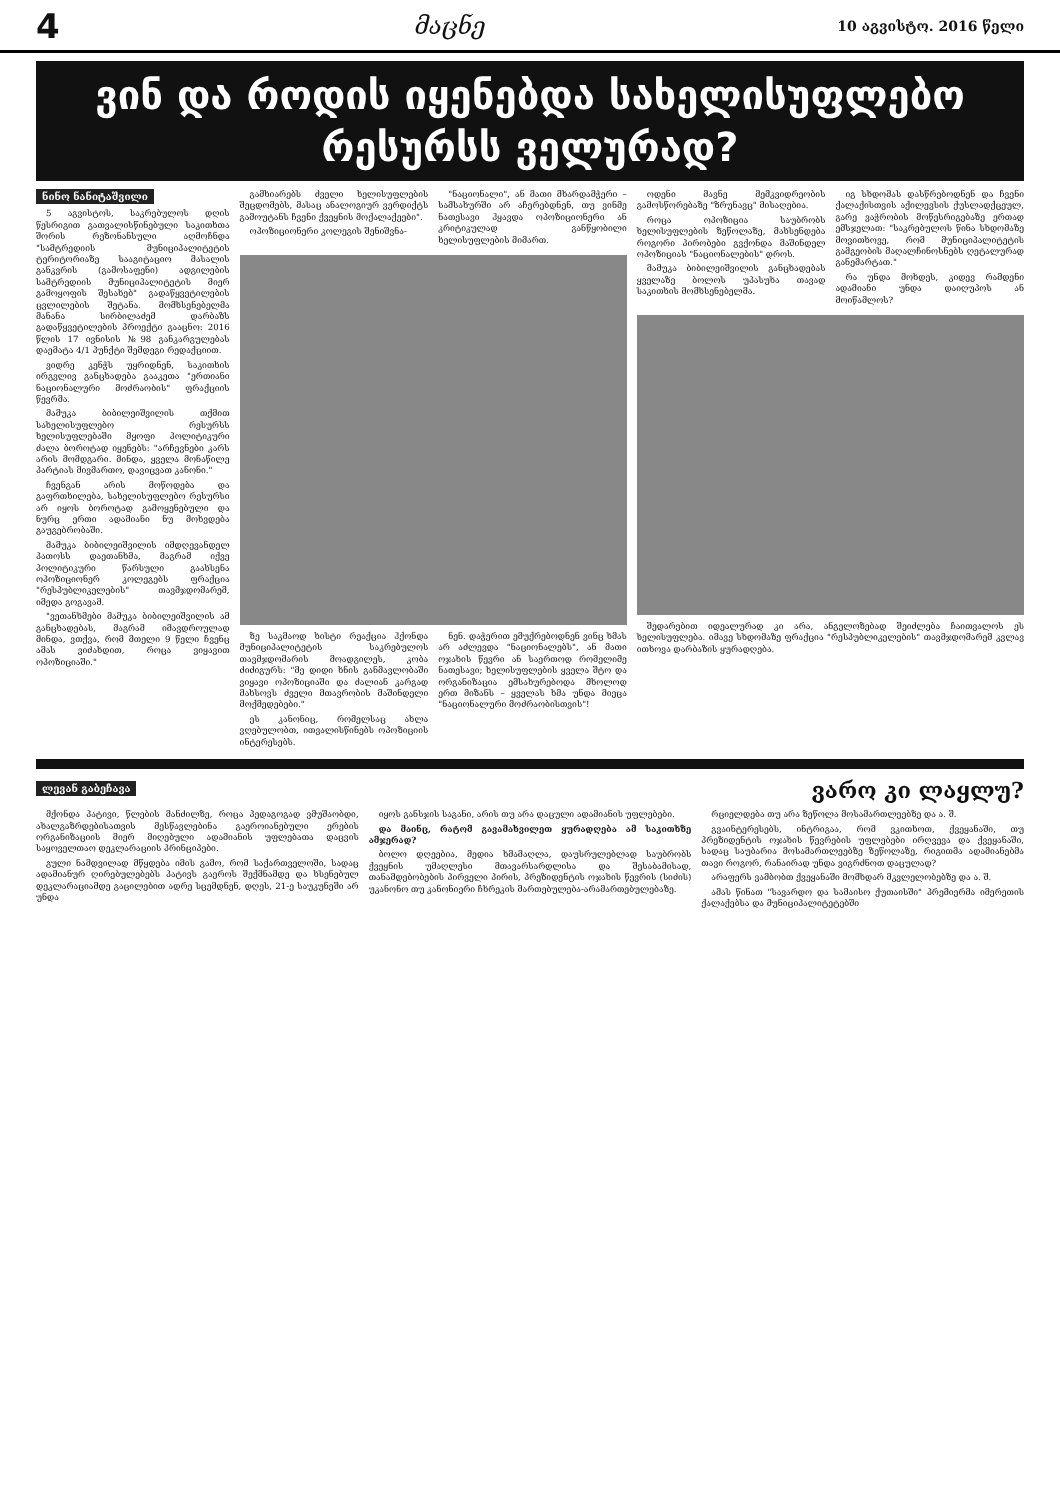4 მაცნე 10 აგვისტო. 2016 წელი
ვინ და როდის იყენებდა სახელისუფლებო რესურსს ველურად?
ნინო ნანიტაშვილი
5 აგვისტოს, საკრებულოს დღის წესრიგით გათვალისწინებული საკითხთა შორის რეზონანსული აღმოჩნდა "სამტრედიის მუნიციპალიტეტის ტერიტორიაზე სააგიტაციო მასალის განკვრის (გამოსაფენი) ადგილების სამტრედიის მუნიციპალიტეტის მიერ გამოყოფის შესახებ" გადაწყვეტილების ცვლილების შეტანა. მომხსენებელმა მანანა სირბილაძემ დარბაზს გადაწყვეტილების პროექტი გააცნო: 2016 წლის 17 ივნისის №98 განკარგულებას დაემატა 4/1 პუნქტი შემდეგი რედაქციით.
ვიდრე კენჭს უყრიდნენ, საკითხის ირგვლივ განცხადება გააკეთა "ერთიანი ნაციონალური მოძრაობის" ფრაქციის წევრმა.
მამუკა ბიბილეიშვილის თქმით სახელისუფლებო რესურსს ხელისუფლებაში მყოფი პოლიტიკური ძალა ბოროტად იყენებს: "არჩევნები კარს არის მომდგარი. მინდა, ყველა მონაწილე პარტიას მივმართო, დავიცვათ კანონი."
ჩვენგან არის მოწოდება და გაფრთხილება, სახელისუფლებო რესურსი არ იყოს ბოროტად გამოყენებული და ნურც ერთი ადამიანი ნუ მოხვდება გაუგებრობაში.
მამუკა ბიბილეიშვილის იმდღევანდელ პათოსს დაეთანხმა, მაგრამ იქვე პოლიტიკური წარსული გაახსენა ოპოზიციონერ კოლეგებს ფრაქცია "რესპუბლიკელების" თავმჯდომარემ, იმედა გოგავამ.
"ვეთანხმები მამუკა ბიბილეიშვილის ამ განცხადებას, მაგრამ იმავდროულად მინდა, ვთქვა, რომ მთელი 9 წელი ჩვენც ამას ვიძახდით, როცა ვიყავით ოპოზიციაში."
გამხიარებს ძველი ხელისუფლების შეცდომებს, მასაც ანალოგიურ ვერდიქტს გამოუტანს ჩვენი ქვეყნის მოქალაქეები".
ოპოზიციონერი კოლეგის შენიშვნა-
"ნაციონალი", ან მათი მხარდამჭერი – სამსახურში არ აჩერებდნენ, თუ ვინმე ნათესავი ჰყავდა ოპოზიციონერი ან კრიტიკულად განწყობილი ხელისუფლების მიმართ.
ზე საკმაოდ ხისტი რეაქცია ჰქონდა მუნიციპალიტეტის საკრებულოს თავმჯდომარის მოადგილეს, კობა ძიძიგურს: "მე დიდი ხნის განმავლობაში ვიყავი ოპოზიციაში და ძალიან კარგად მახსოვს ძველი მთავრობის მაშინდელი მოქმედებები."
ეს კანონიც, რომელსაც ახლა ვღებულობთ, ითვალისწინებს ოპოზიციის ინტერესებს.
ნენ. დაჭერით ემუქრებოდნენ ვინც ხმას არ აძლევდა "ნაციონალებს", ან მათი ოჯახის წევრი ან საერთოდ რომელიმე ნათესავი; ხელისუფლების ყველა შტო და ორგანიზაცია ემსახურებოდა მხოლოდ ერთ მიზანს – ყველას ხმა უნდა მიეცა "ნაციონალური მოძრაობისთვის"!
ოდენი მავნე მემკვიდრეობის გამოსწორებაზე "ზრუნავც" მისაღებია.
როცა ოპოზიცია საუბრობს ხელისუფლების ზეწოლაზე, მახსენდება როგორი პირობები გვქონდა მაშინდელ ოპოზიციას "ნაციონალების" დროს.
მამუკა ბიბილეიშვილის განცხადებას ყველაზე ბოლოს უპასუხა თავად საკითხის მომხსენებელმა.
იგ სხდომას დასწრებოდნენ და ჩვენი ქალაქისთვის აქილევსის ქუსლადქცეულ, გარე ვაჭრობის მოწესრიგებაზე ერთად ემსჯელათ: "საკრებულოს წინა სხდომაზე მოვითხოვე, რომ მუნიციპალიტეტის გამგეობის მაღალჩინოსნებს ღეტალურად განემარტათ."
რა უნდა მოხდეს, კიდევ რამდენი ადამიანი უნდა დაიღუპოს ან მოიწამლოს?
შედარებით იდეალურად კი არა, ანგელოზებად შეიძლება ჩაითვალოს ეს ხელისუფლება. იმავე სხდომაზე ფრაქცია "რესპუბლიკელების" თავმჯდომარემ კვლავ ითხოვა დარბაზის ყურადღება.
ლევან გაბეჩავა ვარო კი ლაყლუ?
მქონდა პატივი, წლების მანძილზე, როცა პედაგოგად ვმუშაობდი, ახალგაზრდებისათვის მესწავლებინა გაეროიანებული ერების ორგანიზაციის მიერ მიღებული ადამიანის უფლებათა დაცვის საყოველთაო დეკლარაციის პრინციპები.
გული ნამდვილად მწყდება იმის გამო, რომ საქართველოში, სადაც ადამიანურ ღირებულებებს პატივს გაეროს შექმნამდე და ხსენებულ დეკლარაციამდე გაცილებით ადრე სცემდნენ, დღეს, 21-ე საუკუნეში არ უნდა
იყოს განსჯის საგანი, არის თუ არა დაცული ადამიანის უფლებები.
და მაინც, რატომ გავამახვილეთ ყურადღება ამ საკითხზე ამჯერად?
ბოლო დღეებია, მედია ხმამაღლა, დაუსრულებლად საუბრობს ქვეყნის უმაღლესი მთავარსარდლისა და შესაბამისად, თანამდებობების პირველი პირის, პრეზიდენტის ოჯახის წევრის (სიძის) უკანონო თუ კანონიერი ჩხრეკის მართებულება-არამართებულებაზე.
რციელდება თუ არა ზეწოლა მოსამართლეებზე და ა. შ.
გვაინტერესებს, ინტრიგაა, რომ ვკითხოთ, ქვეყანაში, თუ პრეზიდენტის ოჯახის წევრების უფლებები ირღვევა და ქვეყანაში, სადაც საუბარია მოსამართლეებზე ზეწოლაზე, რიგითმა ადამიანებმა თავი როგორ, რანაირად უნდა ვიგრძნოთ დაცულად?
არაფერს ვამბობთ ქვეყანაში მომხდარ მკვლელობებზე და ა. შ.
ამას წინათ "სავარდო და სამაისო ქუთაისში" პრემიერმა იმერეთის ქალაქებსა და მუნიციპალიტეტებში